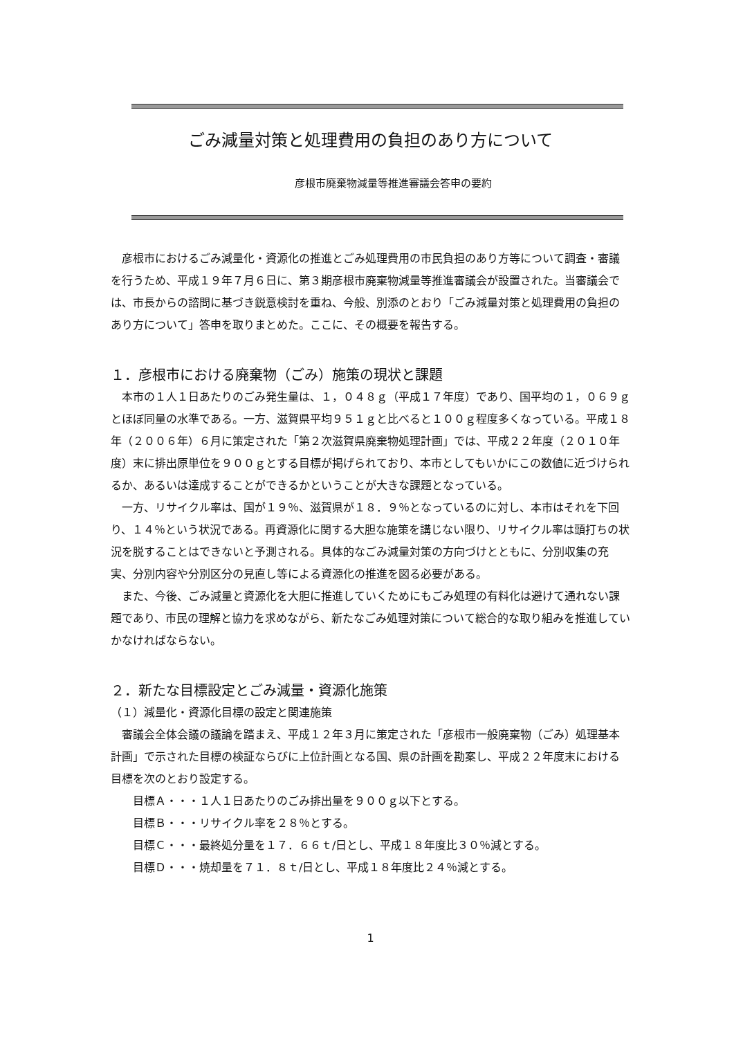ごみ減量対策と処理費用の負担のあり方について
彦根市廃棄物減量等推進審議会答申の要約
彦根市におけるごみ減量化・資源化の推進とごみ処理費用の市民負担のあり方等について調査・審議を行うため、平成１９年７月６日に、第３期彦根市廃棄物減量等推進審議会が設置された。当審議会では、市長からの諮問に基づき鋭意検討を重ね、今般、別添のとおり「ごみ減量対策と処理費用の負担のあり方について」答申を取りまとめた。ここに、その概要を報告する。
１．彦根市における廃棄物（ごみ）施策の現状と課題
本市の１人１日あたりのごみ発生量は、１，０４８ｇ（平成１７年度）であり、国平均の１，０６９ｇとほぼ同量の水準である。一方、滋賀県平均９５１ｇと比べると１００ｇ程度多くなっている。平成１８年（２００６年）６月に策定された「第２次滋賀県廃棄物処理計画」では、平成２２年度（２０１０年度）末に排出原単位を９００ｇとする目標が掲げられており、本市としてもいかにこの数値に近づけられるか、あるいは達成することができるかということが大きな課題となっている。
一方、リサイクル率は、国が１９％、滋賀県が１８．９％となっているのに対し、本市はそれを下回り、１４％という状況である。再資源化に関する大胆な施策を講じない限り、リサイクル率は頭打ちの状況を脱することはできないと予測される。具体的なごみ減量対策の方向づけとともに、分別収集の充実、分別内容や分別区分の見直し等による資源化の推進を図る必要がある。
また、今後、ごみ減量と資源化を大胆に推進していくためにもごみ処理の有料化は避けて通れない課題であり、市民の理解と協力を求めながら、新たなごみ処理対策について総合的な取り組みを推進していかなければならない。
２．新たな目標設定とごみ減量・資源化施策
（１）減量化・資源化目標の設定と関連施策
審議会全体会議の議論を踏まえ、平成１２年３月に策定された「彦根市一般廃棄物（ごみ）処理基本計画」で示された目標の検証ならびに上位計画となる国、県の計画を勘案し、平成２２年度末における目標を次のとおり設定する。
目標Ａ・・・１人１日あたりのごみ排出量を９００ｇ以下とする。
目標Ｂ・・・リサイクル率を２８％とする。
目標Ｃ・・・最終処分量を１７．６６ｔ/日とし、平成１８年度比３０％減とする。
目標Ｄ・・・焼却量を７１．８ｔ/日とし、平成１８年度比２４％減とする。
1